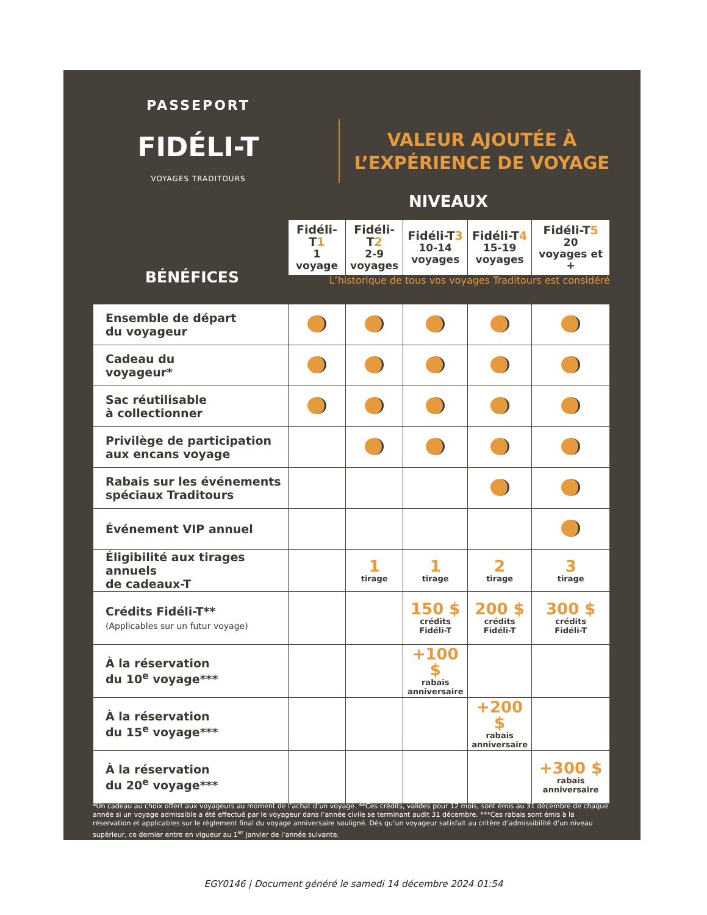PASSEPORT
FIDÉLI-T
VOYAGES TRADITOURS
VALEUR AJOUTÉE À
L’EXPÉRIENCE DE VOYAGE
NIVEAUX
BÉNÉFICES
L’historique de tous vos voyages Traditours est considéré
| | Fidéli-T 1 1 voyage | Fidéli-T 2 2-9 voyages | Fidéli-T 3 10-14 voyages | Fidéli-T 4 15-19 voyages | Fidéli-T 5 20 voyages et + |
| --- | --- | --- | --- | --- | --- |
| Ensemble de départ du voyageur | | | | | |
| Cadeau du voyageur* | | | | | |
| Sac réutilisable à collectionner | | | | | |
| Privilège de participation aux encans voyage | | | | | |
| Rabais sur les événements spéciaux Traditours | | | | | |
| Événement VIP annuel | | | | | |
| Éligibilité aux tirages annuels de cadeaux-T | | 1 tirage | 1 tirage | 2 tirage | 3 tirage |
| Crédits Fidéli-T** (Applicables sur un futur voyage) | | | 150 $ crédits Fidéli-T | 200 $ crédits Fidéli-T | 300 $ crédits Fidéli-T |
| À la réservation du 10<sup>e</sup> voyage*** | | | +100 $ rabais anniversaire | | |
| À la réservation du 15<sup>e</sup> voyage*** | | | | +200 $ rabais anniversaire | |
| À la réservation du 20<sup>e</sup> voyage*** | | | | | +300 $ rabais anniversaire |
*Un cadeau au choix offert aux voyageurs au moment de l’achat d’un voyage. **Ces crédits, valides pour 12 mois, sont émis au 31 décembre de chaque année si un voyage admissible a été effectué par le voyageur dans l’année civile se terminant audit 31 décembre. ***Ces rabais sont émis à la réservation et applicables sur le règlement final du voyage anniversaire souligné. Dès qu’un voyageur satisfait au critère d’admissibilité d’un niveau supérieur, ce dernier entre en vigueur au 1<sup>er</sup> janvier de l’année suivante.
EGY0146 | Document généré le samedi 14 décembre 2024 01:54